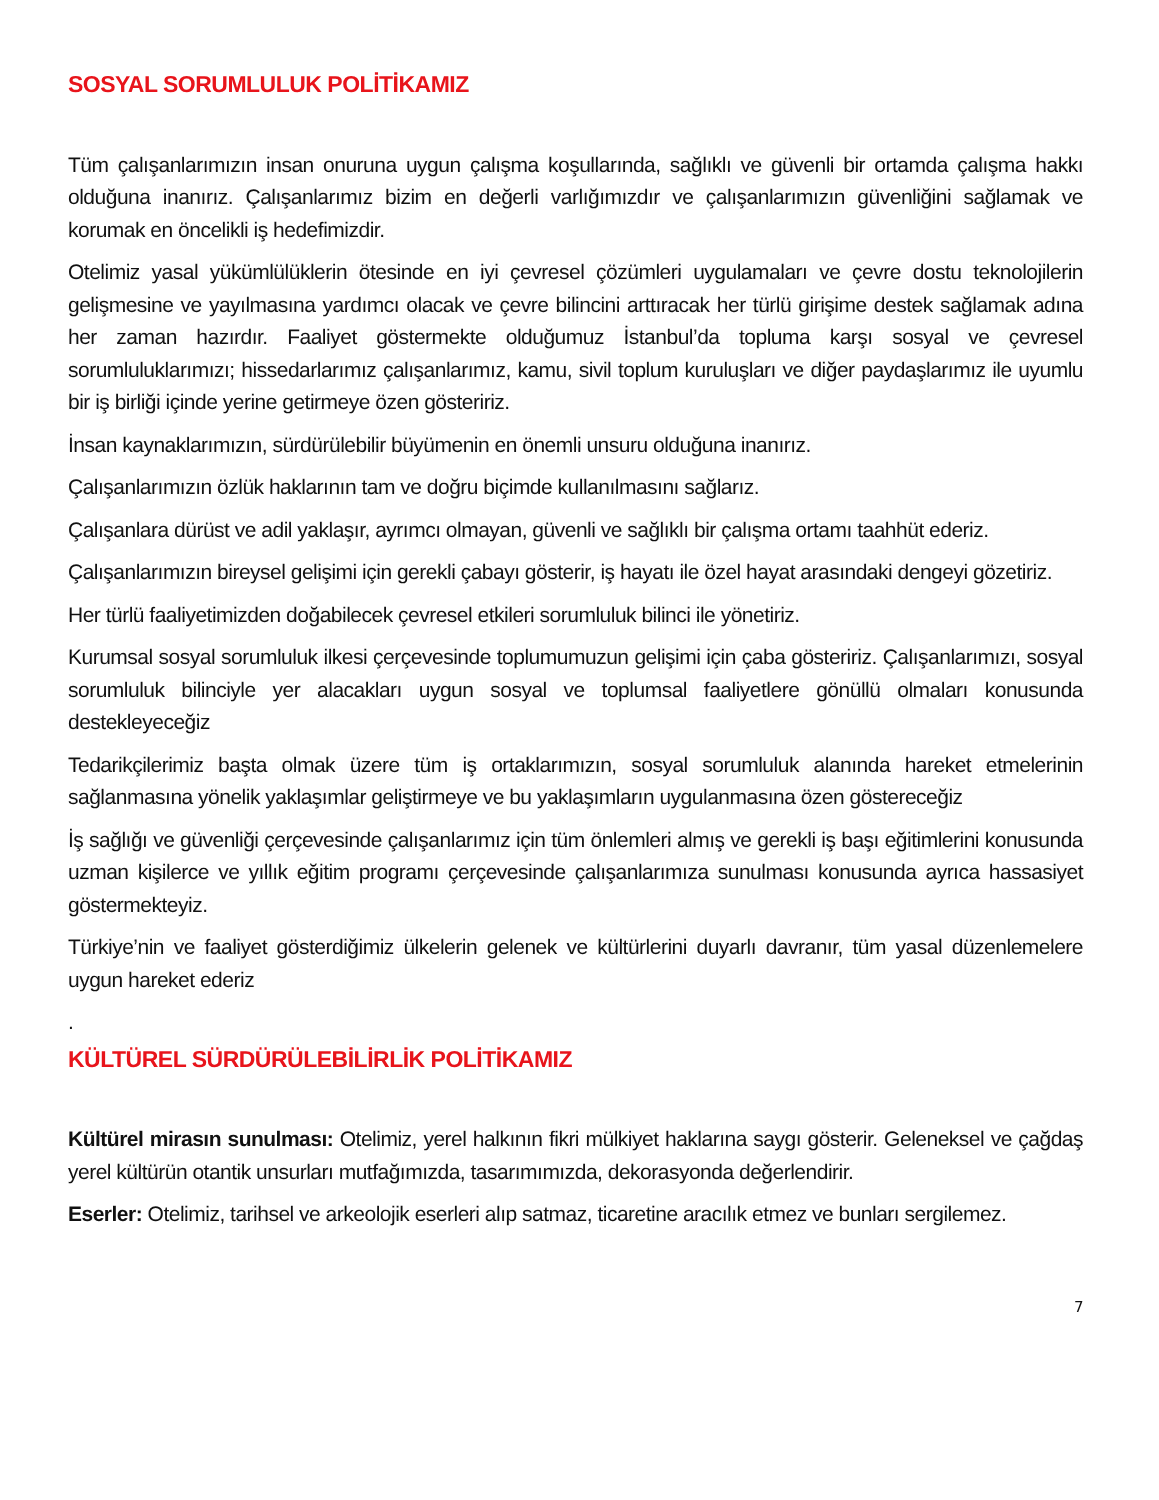SOSYAL SORUMLULUK POLİTİKAMIZ
Tüm çalışanlarımızın insan onuruna uygun çalışma koşullarında, sağlıklı ve güvenli bir ortamda çalışma hakkı olduğuna inanırız. Çalışanlarımız bizim en değerli varlığımızdır ve çalışanlarımızın güvenliğini sağlamak ve korumak en öncelikli iş hedefimizdir.
Otelimiz yasal yükümlülüklerin ötesinde en iyi çevresel çözümleri uygulamaları ve çevre dostu teknolojilerin gelişmesine ve yayılmasına yardımcı olacak ve çevre bilincini arttıracak her türlü girişime destek sağlamak adına her zaman hazırdır. Faaliyet göstermekte olduğumuz İstanbul’da topluma karşı sosyal ve çevresel sorumluluklarımızı; hissedarlarımız çalışanlarımız, kamu, sivil toplum kuruluşları ve diğer paydaşlarımız ile uyumlu bir iş birliği içinde yerine getirmeye özen gösteririz.
İnsan kaynaklarımızın, sürdürülebilir büyümenin en önemli unsuru olduğuna inanırız.
Çalışanlarımızın özlük haklarının tam ve doğru biçimde kullanılmasını sağlarız.
Çalışanlara dürüst ve adil yaklaşır, ayrımcı olmayan, güvenli ve sağlıklı bir çalışma ortamı taahhüt ederiz.
Çalışanlarımızın bireysel gelişimi için gerekli çabayı gösterir, iş hayatı ile özel hayat arasındaki dengeyi gözetiriz.
Her türlü faaliyetimizden doğabilecek çevresel etkileri sorumluluk bilinci ile yönetiriz.
Kurumsal sosyal sorumluluk ilkesi çerçevesinde toplumumuzun gelişimi için çaba gösteririz. Çalışanlarımızı, sosyal sorumluluk bilinciyle yer alacakları uygun sosyal ve toplumsal faaliyetlere gönüllü olmaları konusunda destekleyeceğiz
Tedarikçilerimiz başta olmak üzere tüm iş ortaklarımızın, sosyal sorumluluk alanında hareket etmelerinin sağlanmasına yönelik yaklaşımlar geliştirmeye ve bu yaklaşımların uygulanmasına özen göstereceğiz
İş sağlığı ve güvenliği çerçevesinde çalışanlarımız için tüm önlemleri almış ve gerekli iş başı eğitimlerini konusunda uzman kişilerce ve yıllık eğitim programı çerçevesinde çalışanlarımıza sunulması konusunda ayrıca hassasiyet göstermekteyiz.
Türkiye’nin ve faaliyet gösterdiğimiz ülkelerin gelenek ve kültürlerini duyarlı davranır, tüm yasal düzenlemelere uygun hareket ederiz
.
KÜLTÜREL SÜRDÜRÜLEBİLİRLİK POLİTİKAMIZ
Kültürel mirasın sunulması: Otelimiz, yerel halkının fikri mülkiyet haklarına saygı gösterir. Geleneksel ve çağdaş yerel kültürün otantik unsurları mutfağımızda, tasarımımızda, dekorasyonda değerlendirir.
Eserler: Otelimiz, tarihsel ve arkeolojik eserleri alıp satmaz, ticaretine aracılık etmez ve bunları sergilemez.
7